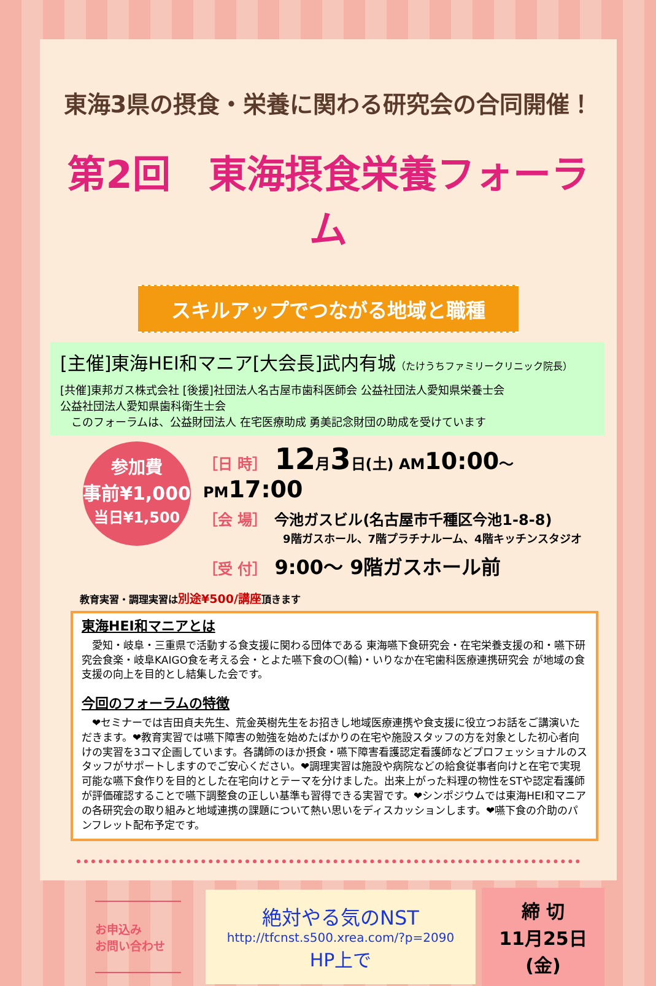東海3県の摂食・栄養に関わる研究会の合同開催！
第2回　東海摂食栄養フォーラム
スキルアップでつながる地域と職種
[主催]東海HEI和マニア[大会長]武内有城（たけうちファミリークリニック院長）
[共催]東邦ガス株式会社 [後援]社団法人名古屋市歯科医師会 公益社団法人愛知県栄養士会
公益社団法人愛知県歯科衛生士会
　このフォーラムは、公益財団法人 在宅医療助成 勇美記念財団の助成を受けています
参加費
事前¥1,000
当日¥1,500
［日 時］ 12月3日(土) AM10:00～PM17:00
［会 場］ 今池ガスビル(名古屋市千種区今池1-8-8)
9階ガスホール、7階プラチナルーム、4階キッチンスタジオ
［受 付］ 9:00～ 9階ガスホール前
教育実習・調理実習は別途¥500/講座頂きます
東海HEI和マニアとは
　愛知・岐阜・三重県で活動する食支援に関わる団体である 東海嚥下食研究会・在宅栄養支援の和・嚥下研究会食楽・岐阜KAIGO食を考える会・とよた嚥下食の〇(輪)・いりなか在宅歯科医療連携研究会 が地域の食支援の向上を目的とし結集した会です。
今回のフォーラムの特徴
　❤セミナーでは吉田貞夫先生、荒金英樹先生をお招きし地域医療連携や食支援に役立つお話をご講演いただきます。❤教育実習では嚥下障害の勉強を始めたばかりの在宅や施設スタッフの方を対象とした初心者向けの実習を3コマ企画しています。各講師のほか摂食・嚥下障害看護認定看護師などプロフェッショナルのスタッフがサポートしますのでご安心ください。❤調理実習は施設や病院などの給食従事者向けと在宅で実現可能な嚥下食作りを目的とした在宅向けとテーマを分けました。出来上がった料理の物性をSTや認定看護師が評価確認することで嚥下調整食の正しい基準も習得できる実習です。❤シンポジウムでは東海HEI和マニアの各研究会の取り組みと地域連携の課題について熱い思いをディスカッションします。❤嚥下食の介助のパンフレット配布予定です。
お申込み
お問い合わせ
絶対やる気のNST
http://tfcnst.s500.xrea.com/?p=2090
HP上で
締 切
11月25日(金)